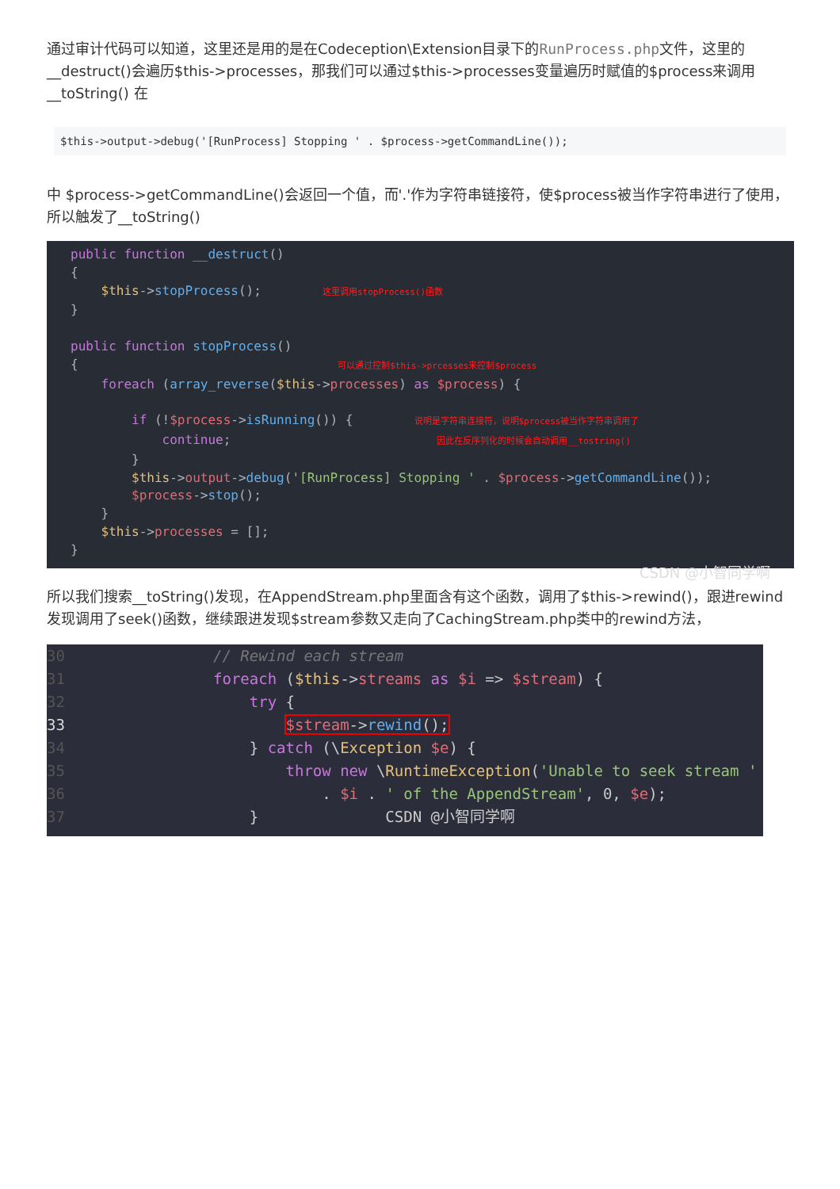通过审计代码可以知道，这里还是用的是在Codeception\Extension目录下的RunProcess.php文件，这里的__destruct()会遍历$this->processes，那我们可以通过$this->processes变量遍历时赋值的$process来调用__toString() 在
$this->output->debug('[RunProcess] Stopping ' . $process->getCommandLine());
中 $process->getCommandLine()会返回一个值，而'.'作为字符串链接符，使$process被当作字符串进行了使用，所以触发了__toString()
public function __destruct()
{
    $this->stopProcess();        这里调用stopProcess()函数
}

public function stopProcess()
{                                  可以通过控制$this->prcesses来控制$process
    foreach (array_reverse($this->processes) as $process) {

        if (!$process->isRunning()) {        说明是字符串连接符，说明$process被当作字符串调用了
            continue;                           因此在反序列化的时候会自动调用__tostring()
        }
        $this->output->debug('[RunProcess] Stopping ' . $process->getCommandLine());
        $process->stop();
    }
    $this->processes = [];
}
CSDN @小智同学啊
所以我们搜索__toString()发现，在AppendStream.php里面含有这个函数，调用了$this->rewind()，跟进rewind发现调用了seek()函数，继续跟进发现$stream参数又走向了CachingStream.php类中的rewind方法，
30// Rewind each stream
31 foreach ($this->streams as $i => $stream) {
32    try {
33        $stream->rewind();
34    } catch (\Exception $e) {
35        throw new \RuntimeException('Unable to seek stream '
36            . $i . ' of the AppendStream', 0, $e);
37    }              CSDN @小智同学啊